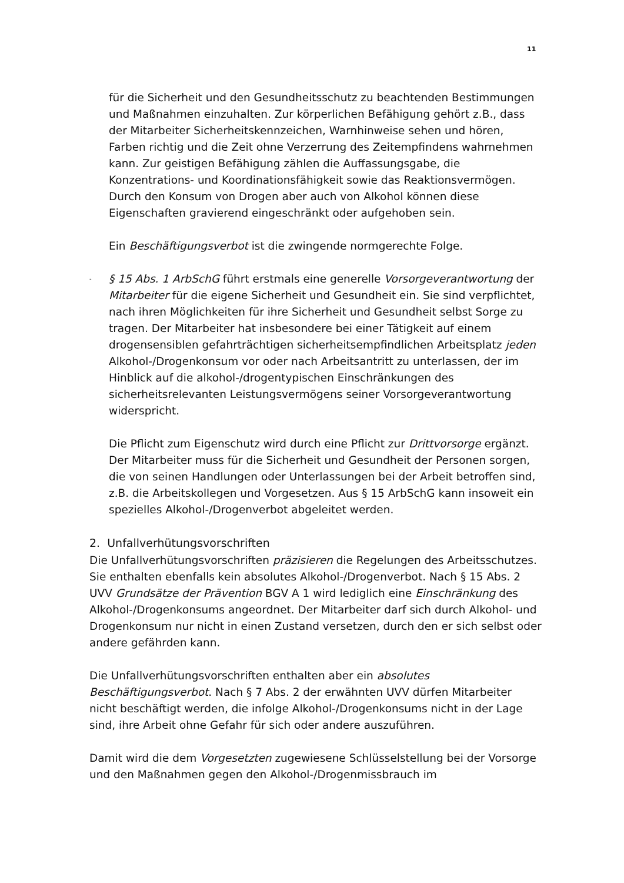11
für die Sicherheit und den Gesundheitsschutz zu beachtenden Bestimmungen und Maßnahmen einzuhalten. Zur körperlichen Befähigung gehört z.B., dass der Mitarbeiter Sicherheitskennzeichen, Warnhinweise sehen und hören, Farben richtig und die Zeit ohne Verzerrung des Zeitempfindens wahrnehmen kann. Zur geistigen Befähigung zählen die Auffassungsgabe, die Konzentrations- und Koordinationsfähigkeit sowie das Reaktionsvermögen. Durch den Konsum von Drogen aber auch von Alkohol können diese Eigenschaften gravierend eingeschränkt oder aufgehoben sein.
Ein Beschäftigungsverbot ist die zwingende normgerechte Folge.
- § 15 Abs. 1 ArbSchG führt erstmals eine generelle Vorsorgeverantwortung der Mitarbeiter für die eigene Sicherheit und Gesundheit ein. Sie sind verpflichtet, nach ihren Möglichkeiten für ihre Sicherheit und Gesundheit selbst Sorge zu tragen. Der Mitarbeiter hat insbesondere bei einer Tätigkeit auf einem drogensensiblen gefahrträchtigen sicherheitsempfindlichen Arbeitsplatz jeden Alkohol-/Drogenkonsum vor oder nach Arbeitsantritt zu unterlassen, der im Hinblick auf die alkohol-/drogentypischen Einschränkungen des sicherheitsrelevanten Leistungsvermögens seiner Vorsorgeverantwortung widerspricht.
Die Pflicht zum Eigenschutz wird durch eine Pflicht zur Drittvorsorge ergänzt. Der Mitarbeiter muss für die Sicherheit und Gesundheit der Personen sorgen, die von seinen Handlungen oder Unterlassungen bei der Arbeit betroffen sind, z.B. die Arbeitskollegen und Vorgesetzen. Aus § 15 ArbSchG kann insoweit ein spezielles Alkohol-/Drogenverbot abgeleitet werden.
2. Unfallverhütungsvorschriften
Die Unfallverhütungsvorschriften präzisieren die Regelungen des Arbeitsschutzes. Sie enthalten ebenfalls kein absolutes Alkohol-/Drogenverbot. Nach § 15 Abs. 2 UVV Grundsätze der Prävention BGV A 1 wird lediglich eine Einschränkung des Alkohol-/Drogenkonsums angeordnet. Der Mitarbeiter darf sich durch Alkohol- und Drogenkonsum nur nicht in einen Zustand versetzen, durch den er sich selbst oder andere gefährden kann.
Die Unfallverhütungsvorschriften enthalten aber ein absolutes Beschäftigungsverbot. Nach § 7 Abs. 2 der erwähnten UVV dürfen Mitarbeiter nicht beschäftigt werden, die infolge Alkohol-/Drogenkonsums nicht in der Lage sind, ihre Arbeit ohne Gefahr für sich oder andere auszuführen.
Damit wird die dem Vorgesetzten zugewiesene Schlüsselstellung bei der Vorsorge und den Maßnahmen gegen den Alkohol-/Drogenmissbrauch im